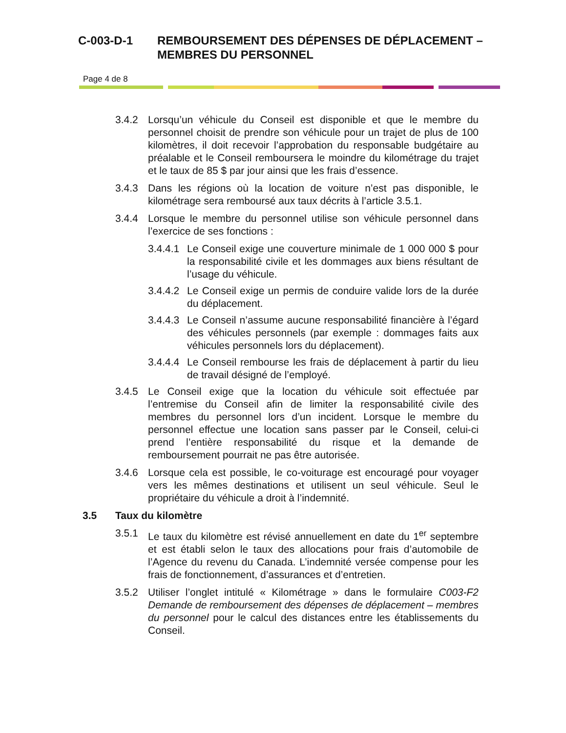C-003-D-1 REMBOURSEMENT DES DÉPENSES DE DÉPLACEMENT –
MEMBRES DU PERSONNEL
Page 4 de 8
3.4.2 Lorsqu’un véhicule du Conseil est disponible et que le membre du personnel choisit de prendre son véhicule pour un trajet de plus de 100 kilomètres, il doit recevoir l’approbation du responsable budgétaire au préalable et le Conseil remboursera le moindre du kilométrage du trajet et le taux de 85 $ par jour ainsi que les frais d’essence.
3.4.3 Dans les régions où la location de voiture n’est pas disponible, le kilométrage sera remboursé aux taux décrits à l’article 3.5.1.
3.4.4 Lorsque le membre du personnel utilise son véhicule personnel dans l’exercice de ses fonctions :
3.4.4.1
Le Conseil exige une couverture minimale de 1 000 000 $ pour la responsabilité civile et les dommages aux biens résultant de l’usage du véhicule.
3.4.4.2
Le Conseil exige un permis de conduire valide lors de la durée du déplacement.
3.4.4.3
Le Conseil n’assume aucune responsabilité financière à l’égard des véhicules personnels (par exemple : dommages faits aux véhicules personnels lors du déplacement).
3.4.4.4
Le Conseil rembourse les frais de déplacement à partir du lieu de travail désigné de l’employé.
3.4.5 Le Conseil exige que la location du véhicule soit effectuée par l’entremise du Conseil afin de limiter la responsabilité civile des membres du personnel lors d’un incident. Lorsque le membre du personnel effectue une location sans passer par le Conseil, celui-ci prend l’entière responsabilité du risque et la demande de remboursement pourrait ne pas être autorisée.
3.4.6 Lorsque cela est possible, le co-voiturage est encouragé pour voyager vers les mêmes destinations et utilisent un seul véhicule. Seul le propriétaire du véhicule a droit à l’indemnité.
3.5 Taux du kilomètre
3.5.1 Le taux du kilomètre est révisé annuellement en date du 1<sup>er</sup> septembre et est établi selon le taux des allocations pour frais d’automobile de l’Agence du revenu du Canada. L’indemnité versée compense pour les frais de fonctionnement, d’assurances et d’entretien.
3.5.2 Utiliser l’onglet intitulé « Kilométrage » dans le formulaire C003-F2 Demande de remboursement des dépenses de déplacement – membres du personnel pour le calcul des distances entre les établissements du Conseil.